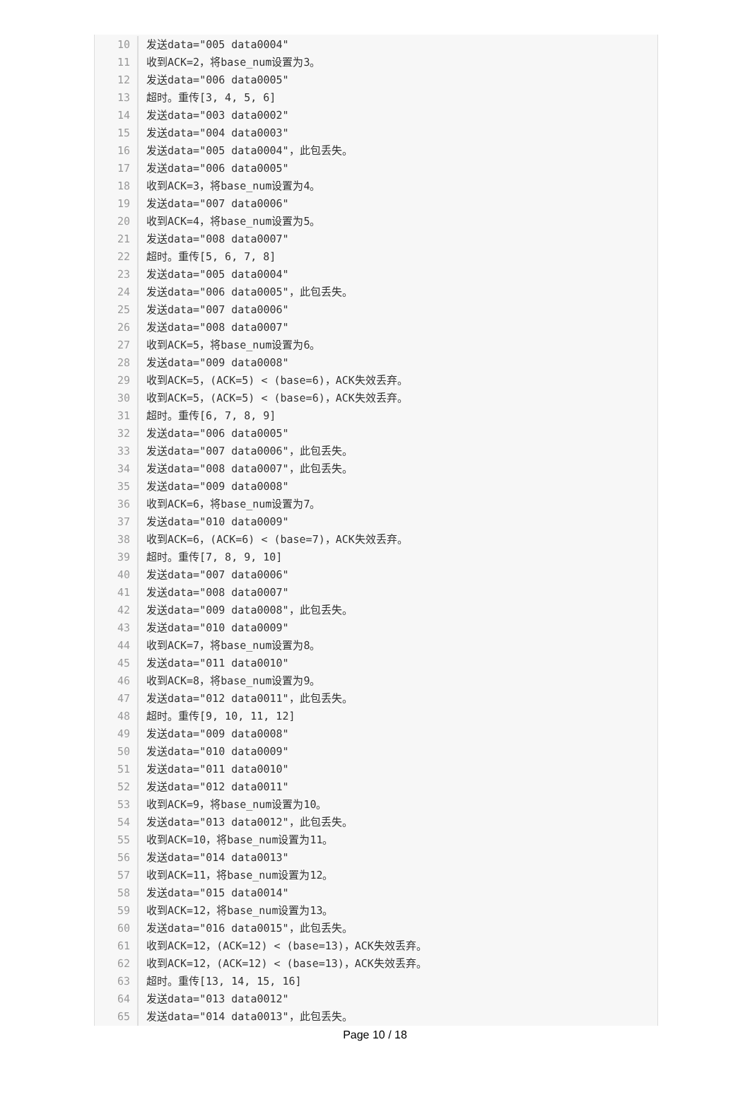10 发送data="005 data0004"
11 收到ACK=2，将base_num设置为3。
12 发送data="006 data0005"
13 超时。重传[3, 4, 5, 6]
14 发送data="003 data0002"
15 发送data="004 data0003"
16 发送data="005 data0004"，此包丢失。
17 发送data="006 data0005"
18 收到ACK=3，将base_num设置为4。
19 发送data="007 data0006"
20 收到ACK=4，将base_num设置为5。
21 发送data="008 data0007"
22 超时。重传[5, 6, 7, 8]
23 发送data="005 data0004"
24 发送data="006 data0005"，此包丢失。
25 发送data="007 data0006"
26 发送data="008 data0007"
27 收到ACK=5，将base_num设置为6。
28 发送data="009 data0008"
29 收到ACK=5，(ACK=5) < (base=6)，ACK失效丢弃。
30 收到ACK=5，(ACK=5) < (base=6)，ACK失效丢弃。
31 超时。重传[6, 7, 8, 9]
32 发送data="006 data0005"
33 发送data="007 data0006"，此包丢失。
34 发送data="008 data0007"，此包丢失。
35 发送data="009 data0008"
36 收到ACK=6，将base_num设置为7。
37 发送data="010 data0009"
38 收到ACK=6，(ACK=6) < (base=7)，ACK失效丢弃。
39 超时。重传[7, 8, 9, 10]
40 发送data="007 data0006"
41 发送data="008 data0007"
42 发送data="009 data0008"，此包丢失。
43 发送data="010 data0009"
44 收到ACK=7，将base_num设置为8。
45 发送data="011 data0010"
46 收到ACK=8，将base_num设置为9。
47 发送data="012 data0011"，此包丢失。
48 超时。重传[9, 10, 11, 12]
49 发送data="009 data0008"
50 发送data="010 data0009"
51 发送data="011 data0010"
52 发送data="012 data0011"
53 收到ACK=9，将base_num设置为10。
54 发送data="013 data0012"，此包丢失。
55 收到ACK=10，将base_num设置为11。
56 发送data="014 data0013"
57 收到ACK=11，将base_num设置为12。
58 发送data="015 data0014"
59 收到ACK=12，将base_num设置为13。
60 发送data="016 data0015"，此包丢失。
61 收到ACK=12，(ACK=12) < (base=13)，ACK失效丢弃。
62 收到ACK=12，(ACK=12) < (base=13)，ACK失效丢弃。
63 超时。重传[13, 14, 15, 16]
64 发送data="013 data0012"
65 发送data="014 data0013"，此包丢失。
Page 10 / 18